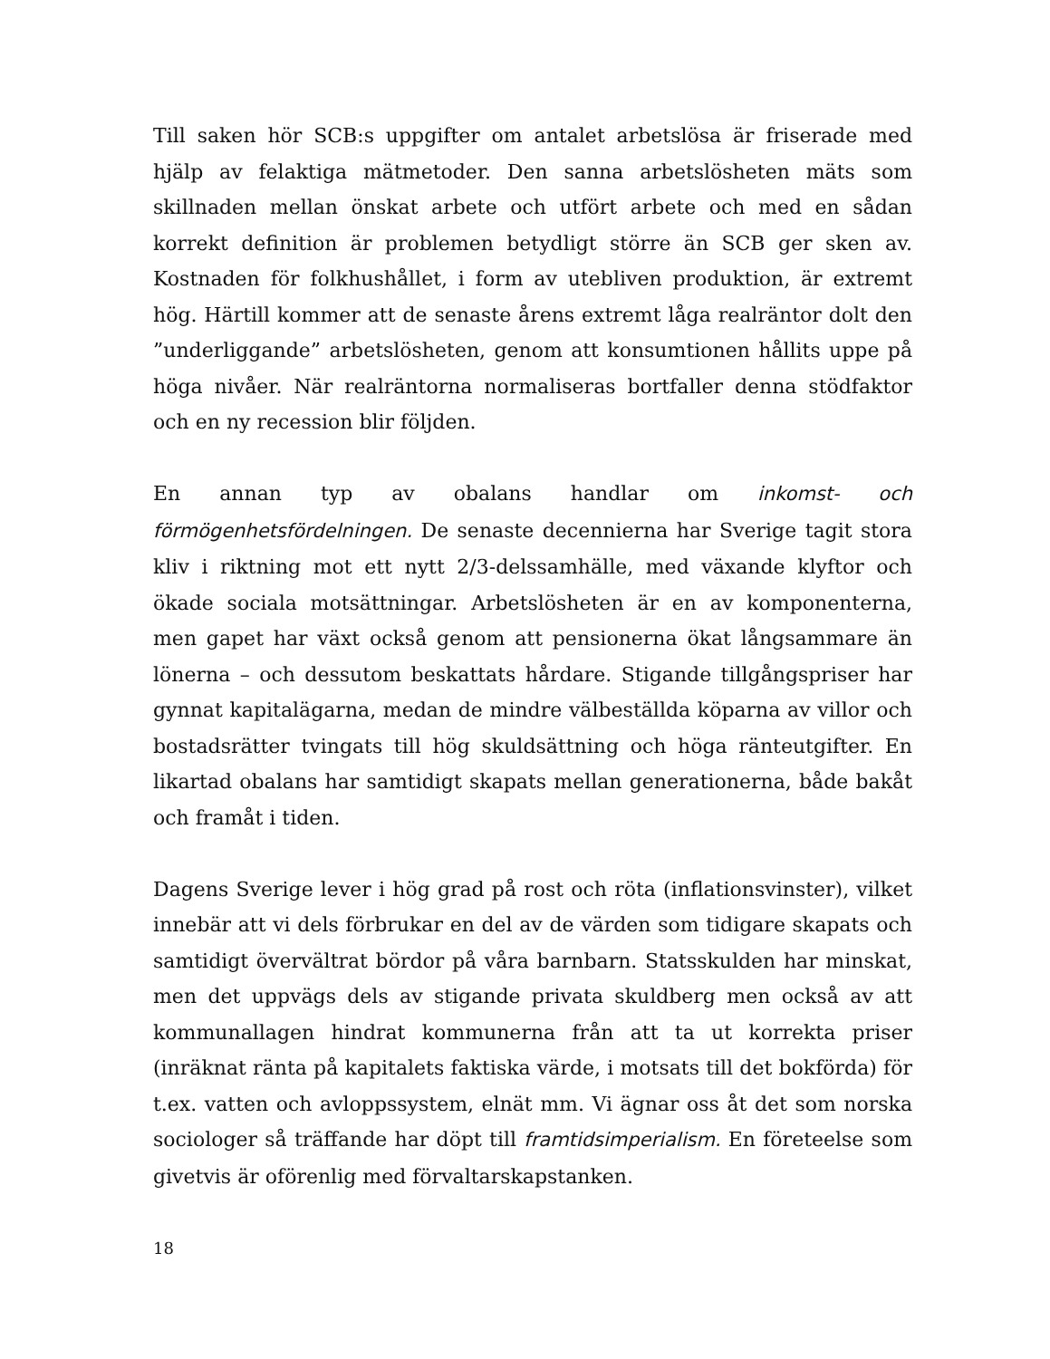Till saken hör SCB:s uppgifter om antalet arbetslösa är friserade med hjälp av felaktiga mätmetoder. Den sanna arbetslösheten mäts som skillnaden mellan önskat arbete och utfört arbete och med en sådan korrekt definition är problemen betydligt större än SCB ger sken av. Kostnaden för folkhushållet, i form av utebliven produktion, är extremt hög. Härtill kommer att de senaste årens extremt låga realräntor dolt den ”underliggande” arbetslösheten, genom att konsumtionen hållits uppe på höga nivåer. När realräntorna normaliseras bortfaller denna stödfaktor och en ny recession blir följden.
En annan typ av obalans handlar om inkomst- och förmögenhetsfördelningen. De senaste decennierna har Sverige tagit stora kliv i riktning mot ett nytt 2/3-delssamhälle, med växande klyftor och ökade sociala motsättningar. Arbetslösheten är en av komponenterna, men gapet har växt också genom att pensionerna ökat långsammare än lönerna – och dessutom beskattats hårdare. Stigande tillgångspriser har gynnat kapitalägarna, medan de mindre välbeställda köparna av villor och bostadsrätter tvingats till hög skuldsättning och höga ränteutgifter. En likartad obalans har samtidigt skapats mellan generationerna, både bakåt och framåt i tiden.
Dagens Sverige lever i hög grad på rost och röta (inflationsvinster), vilket innebär att vi dels förbrukar en del av de värden som tidigare skapats och samtidigt övervältrat bördor på våra barnbarn. Statsskulden har minskat, men det uppvägs dels av stigande privata skuldberg men också av att kommunallagen hindrat kommunerna från att ta ut korrekta priser (inräknat ränta på kapitalets faktiska värde, i motsats till det bokförda) för t.ex. vatten och avloppssystem, elnät mm. Vi ägnar oss åt det som norska sociologer så träffande har döpt till framtidsimperialism. En företeelse som givetvis är oförenlig med förvaltarskapstanken.
18